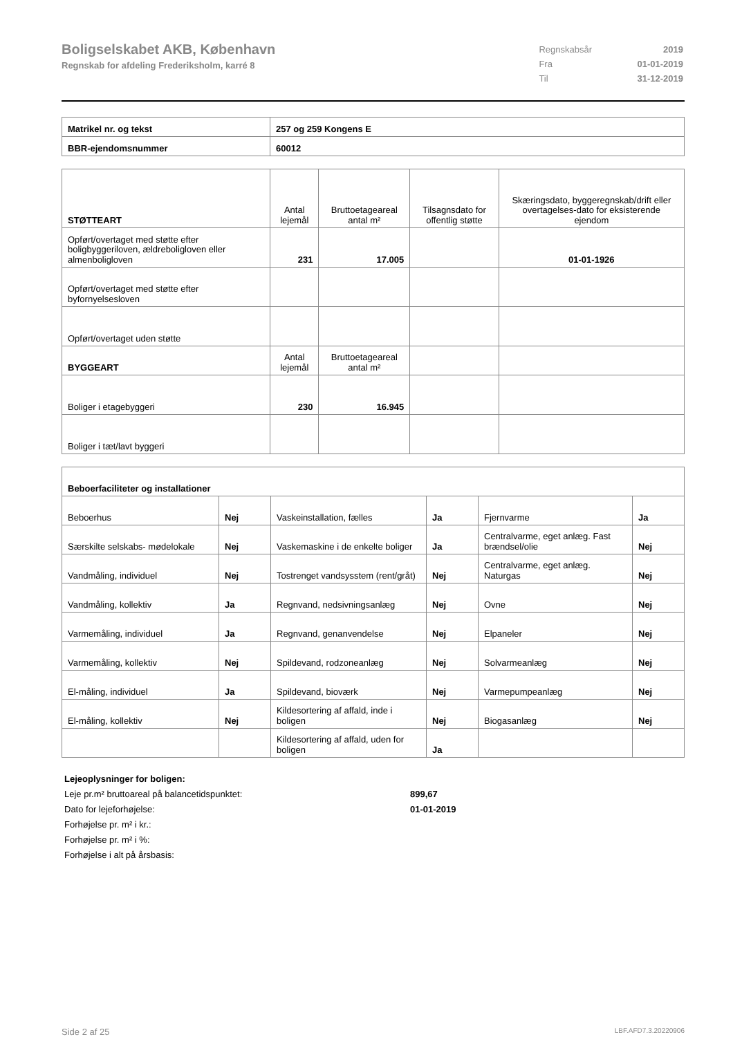Boligselskabet AKB, København
Regnskab for afdeling Frederiksholm, karré 8
| Regnskabsår | 2019 |
| Fra | 01-01-2019 |
| Til | 31-12-2019 |
| Matrikel nr. og tekst | 257 og 259 Kongens E |
| BBR-ejendomsnummer | 60012 |
| STØTTEART | Antal lejemål | Bruttoetageareal antal m² | Tilsagnsdato for offentlig støtte | Skæringsdato, byggeregnskab/drift eller overtagelses-dato for eksisterende ejendom |
| --- | --- | --- | --- | --- |
| Opført/overtaget med støtte efter boligbyggeriloven, ældreboligloven eller almenboligloven | 231 | 17.005 | | 01-01-1926 |
| Opført/overtaget med støtte efter byfornyelsesloven | | | | |
| Opført/overtaget uden støtte | | | | |
| BYGGEART | Antal lejemål | Bruttoetageareal antal m² | | |
| Boliger i etagebyggeri | 230 | 16.945 | | |
| Boliger i tæt/lavt byggeri | | | | |
| Beboerfaciliteter og installationer | | | | | |
| --- | --- | --- | --- | --- | --- |
| Beboerhus | Nej | Vaskeinstallation, fælles | Ja | Fjernvarme | Ja |
| Særskilte selskabs- mødelokale | Nej | Vaskemaskine i de enkelte boliger | Ja | Centralvarme, eget anlæg. Fast brændsel/olie | Nej |
| Vandmåling, individuel | Nej | Tostrenget vandsysstem (rent/gråt) | Nej | Centralvarme, eget anlæg. Naturgas | Nej |
| Vandmåling, kollektiv | Ja | Regnvand, nedsivningsanlæg | Nej | Ovne | Nej |
| Varmemåling, individuel | Ja | Regnvand, genanvendelse | Nej | Elpaneler | Nej |
| Varmemåling, kollektiv | Nej | Spildevand, rodzoneanlæg | Nej | Solvarmeanlæg | Nej |
| El-måling, individuel | Ja | Spildevand, bioværk | Nej | Varmepumpeanlæg | Nej |
| El-måling, kollektiv | Nej | Kildesortering af affald, inde i boligen | Nej | Biogasanlæg | Nej |
| | | Kildesortering af affald, uden for boligen | Ja | | |
Lejeoplysninger for boligen:
Leje pr.m² bruttoareal på balancetidspunktet: 899,67
Dato for lejeforhøjelse: 01-01-2019
Forhøjelse pr. m² i kr.:
Forhøjelse pr. m² i %:
Forhøjelse i alt på årsbasis:
Side 2 af 25 LBF.AFD7.3.20220906